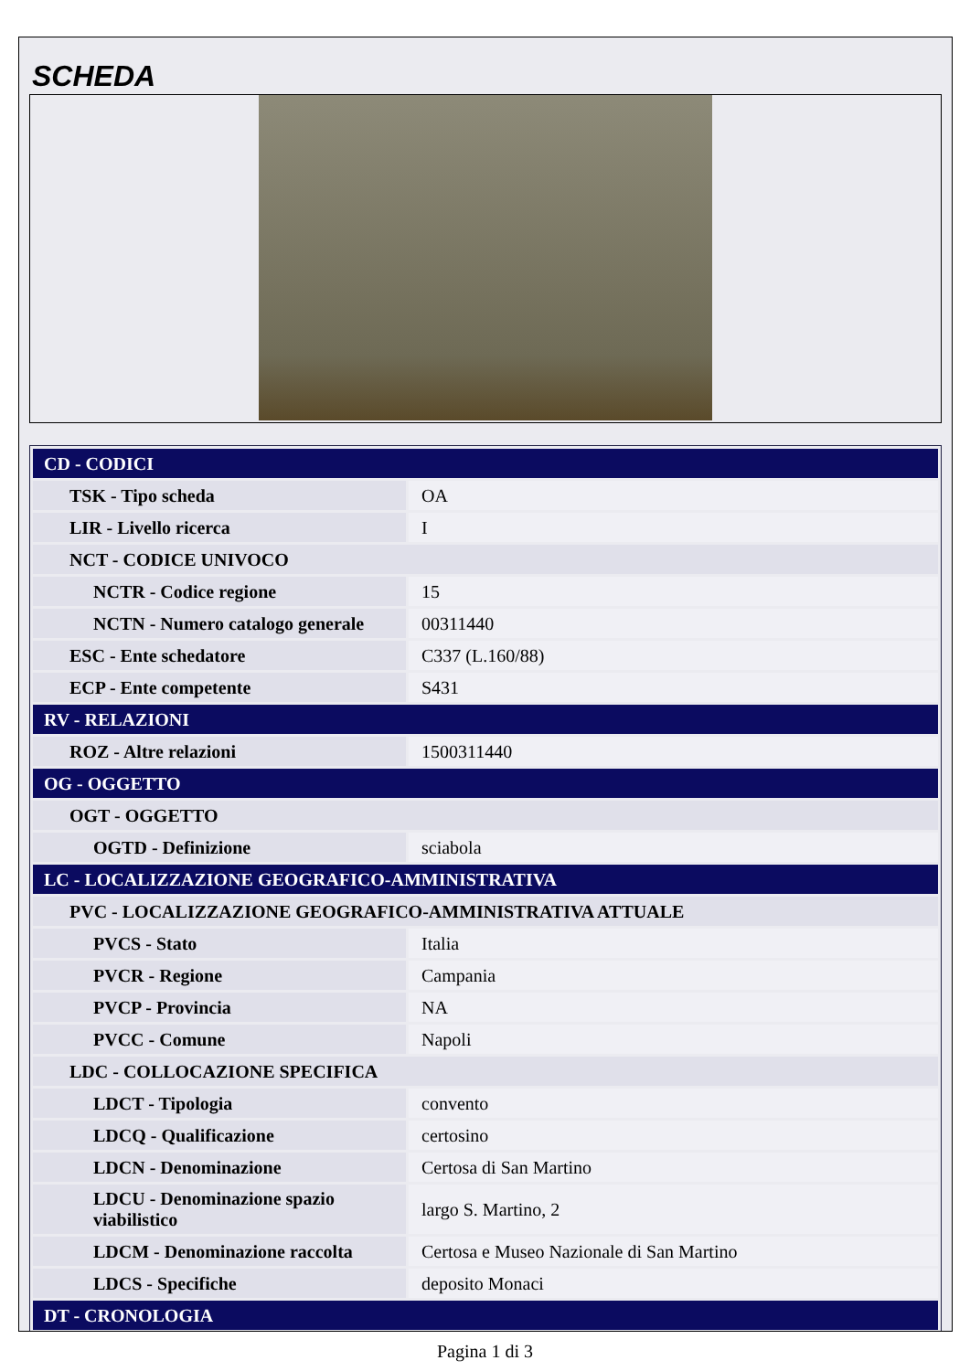SCHEDA
| CD - CODICI | |
| TSK - Tipo scheda | OA |
| LIR - Livello ricerca | I |
| NCT - CODICE UNIVOCO | |
| NCTR - Codice regione | 15 |
| NCTN - Numero catalogo generale | 00311440 |
| ESC - Ente schedatore | C337 (L.160/88) |
| ECP - Ente competente | S431 |
| RV - RELAZIONI | |
| ROZ - Altre relazioni | 1500311440 |
| OG - OGGETTO | |
| OGT - OGGETTO | |
| OGTD - Definizione | sciabola |
| LC - LOCALIZZAZIONE GEOGRAFICO-AMMINISTRATIVA | |
| PVC - LOCALIZZAZIONE GEOGRAFICO-AMMINISTRATIVA ATTUALE | |
| PVCS - Stato | Italia |
| PVCR - Regione | Campania |
| PVCP - Provincia | NA |
| PVCC - Comune | Napoli |
| LDC - COLLOCAZIONE SPECIFICA | |
| LDCT - Tipologia | convento |
| LDCQ - Qualificazione | certosino |
| LDCN - Denominazione | Certosa di San Martino |
| LDCU - Denominazione spazio viabilistico | largo S. Martino, 2 |
| LDCM - Denominazione raccolta | Certosa e Museo Nazionale di San Martino |
| LDCS - Specifiche | deposito Monaci |
| DT - CRONOLOGIA | |
Pagina 1 di 3